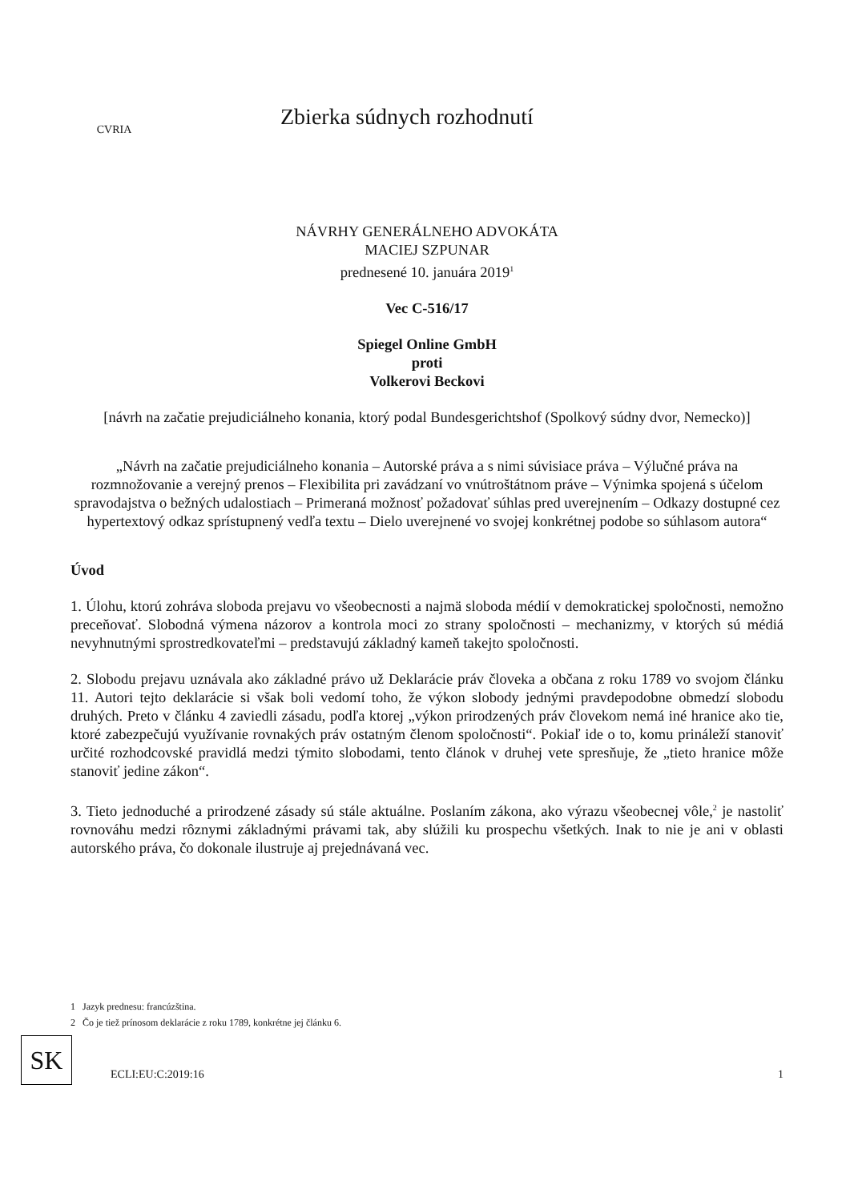CVRIA
Zbierka súdnych rozhodnutí
NÁVRHY GENERÁLNEHO ADVOKÁTA
MACIEJ SZPUNAR
prednesené 10. januára 2019<sup>1</sup>
Vec C-516/17
Spiegel Online GmbH
proti
Volkerovi Beckovi
[návrh na začatie prejudiciálneho konania, ktorý podal Bundesgerichtshof (Spolkový súdny dvor, Nemecko)]
„Návrh na začatie prejudiciálneho konania – Autorské práva a s nimi súvisiace práva – Výlučné práva na rozmnožovanie a verejný prenos – Flexibilita pri zavádzaní vo vnútroštátnom práve – Výnimka spojená s účelom spravodajstva o bežných udalostiach – Primeraná možnosť požadovať súhlas pred uverejnením – Odkazy dostupné cez hypertextový odkaz sprístupnený vedľa textu – Dielo uverejnené vo svojej konkrétnej podobe so súhlasom autora“
Úvod
1. Úlohu, ktorú zohráva sloboda prejavu vo všeobecnosti a najmä sloboda médií v demokratickej spoločnosti, nemožno preceňovať. Slobodná výmena názorov a kontrola moci zo strany spoločnosti – mechanizmy, v ktorých sú médiá nevyhnutnými sprostredkovateľmi – predstavujú základný kameň takejto spoločnosti.
2. Slobodu prejavu uznávala ako základné právo už Deklarácie práv človeka a občana z roku 1789 vo svojom článku 11. Autori tejto deklarácie si však boli vedomí toho, že výkon slobody jednými pravdepodobne obmedzí slobodu druhých. Preto v článku 4 zaviedli zásadu, podľa ktorej „výkon prirodzených práv človekom nemá iné hranice ako tie, ktoré zabezpečujú využívanie rovnakých práv ostatným členom spoločnosti“. Pokiaľ ide o to, komu prináleží stanoviť určité rozhodcovské pravidlá medzi týmito slobodami, tento článok v druhej vete spresňuje, že „tieto hranice môže stanoviť jedine zákon“.
3. Tieto jednoduché a prirodzené zásady sú stále aktuálne. Poslaním zákona, ako výrazu všeobecnej vôle,<sup>2</sup> je nastoliť rovnováhu medzi rôznymi základnými právami tak, aby slúžili ku prospechu všetkých. Inak to nie je ani v oblasti autorského práva, čo dokonale ilustruje aj prejednávaná vec.
1 Jazyk prednesu: francúzština.
2 Čo je tiež prínosom deklarácie z roku 1789, konkrétne jej článku 6.
SK
ECLI:EU:C:2019:16 1